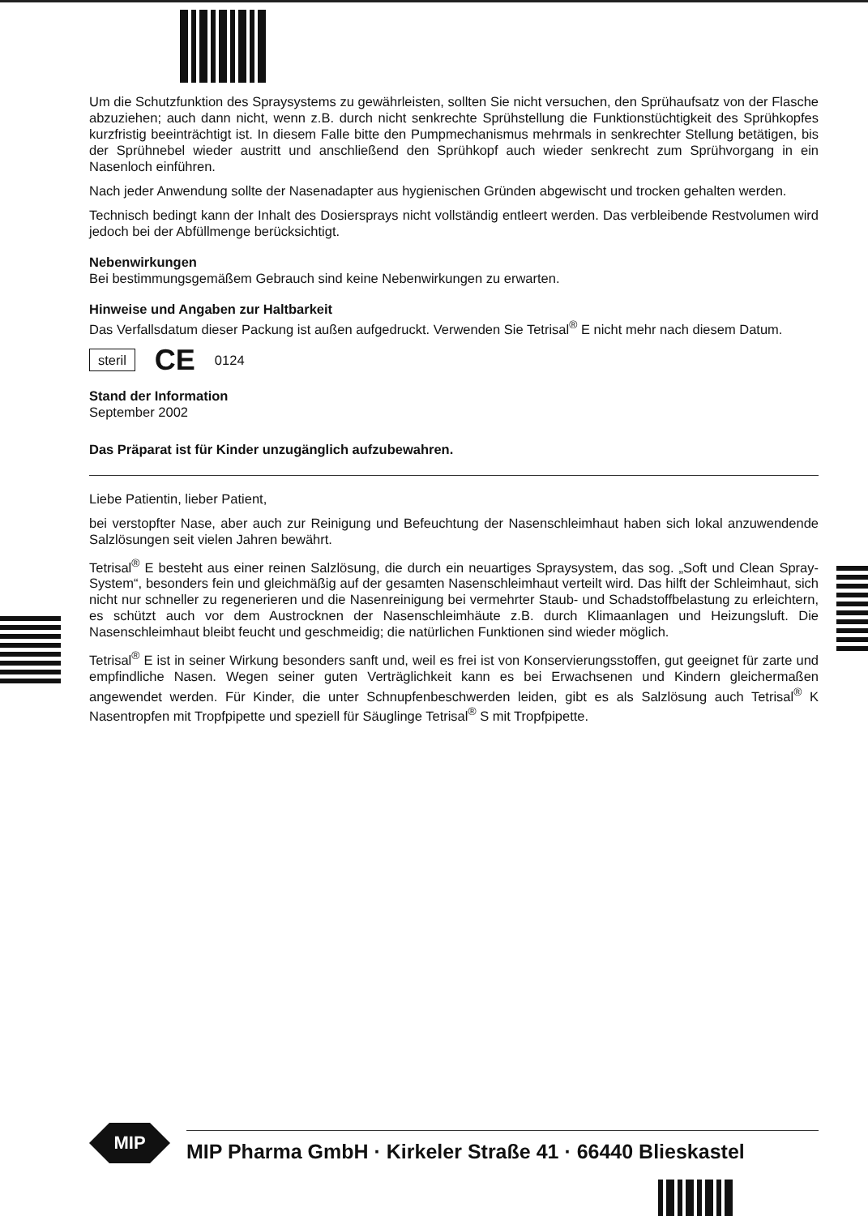Um die Schutzfunktion des Spraysystems zu gewährleisten, sollten Sie nicht versuchen, den Sprühaufsatz von der Flasche abzuziehen; auch dann nicht, wenn z.B. durch nicht senkrechte Sprühstellung die Funktionstüchtigkeit des Sprühkopfes kurzfristig beeinträchtigt ist. In diesem Falle bitte den Pumpmechanismus mehrmals in senkrechter Stellung betätigen, bis der Sprühnebel wieder austritt und anschließend den Sprühkopf auch wieder senkrecht zum Sprühvorgang in ein Nasenloch einführen.
Nach jeder Anwendung sollte der Nasenadapter aus hygienischen Gründen abgewischt und trocken gehalten werden.
Technisch bedingt kann der Inhalt des Dosiersprays nicht vollständig entleert werden. Das verbleibende Restvolumen wird jedoch bei der Abfüllmenge berücksichtigt.
Nebenwirkungen
Bei bestimmungsgemäßem Gebrauch sind keine Nebenwirkungen zu erwarten.
Hinweise und Angaben zur Haltbarkeit
Das Verfallsdatum dieser Packung ist außen aufgedruckt. Verwenden Sie Tetrisal<sup>®</sup> E nicht mehr nach diesem Datum.
steril CE 0124
Stand der Information
September 2002
Das Präparat ist für Kinder unzugänglich aufzubewahren.
Liebe Patientin, lieber Patient,
bei verstopfter Nase, aber auch zur Reinigung und Befeuchtung der Nasenschleimhaut haben sich lokal anzuwendende Salzlösungen seit vielen Jahren bewährt.
Tetrisal<sup>®</sup> E besteht aus einer reinen Salzlösung, die durch ein neuartiges Spraysystem, das sog. „Soft und Clean Spray-System“, besonders fein und gleichmäßig auf der gesamten Nasenschleimhaut verteilt wird. Das hilft der Schleimhaut, sich nicht nur schneller zu regenerieren und die Nasenreinigung bei vermehrter Staub- und Schadstoffbelastung zu erleichtern, es schützt auch vor dem Austrocknen der Nasenschleimhäute z.B. durch Klimaanlagen und Heizungsluft. Die Nasenschleimhaut bleibt feucht und geschmeidig; die natürlichen Funktionen sind wieder möglich.
Tetrisal<sup>®</sup> E ist in seiner Wirkung besonders sanft und, weil es frei ist von Konservierungsstoffen, gut geeignet für zarte und empfindliche Nasen. Wegen seiner guten Verträglichkeit kann es bei Erwachsenen und Kindern gleichermaßen angewendet werden. Für Kinder, die unter Schnupfenbeschwerden leiden, gibt es als Salzlösung auch Tetrisal<sup>®</sup> K Nasentropfen mit Tropfpipette und speziell für Säuglinge Tetrisal<sup>®</sup> S mit Tropfpipette.
MIP
MIP Pharma GmbH · Kirkeler Straße 41 · 66440 Blieskastel